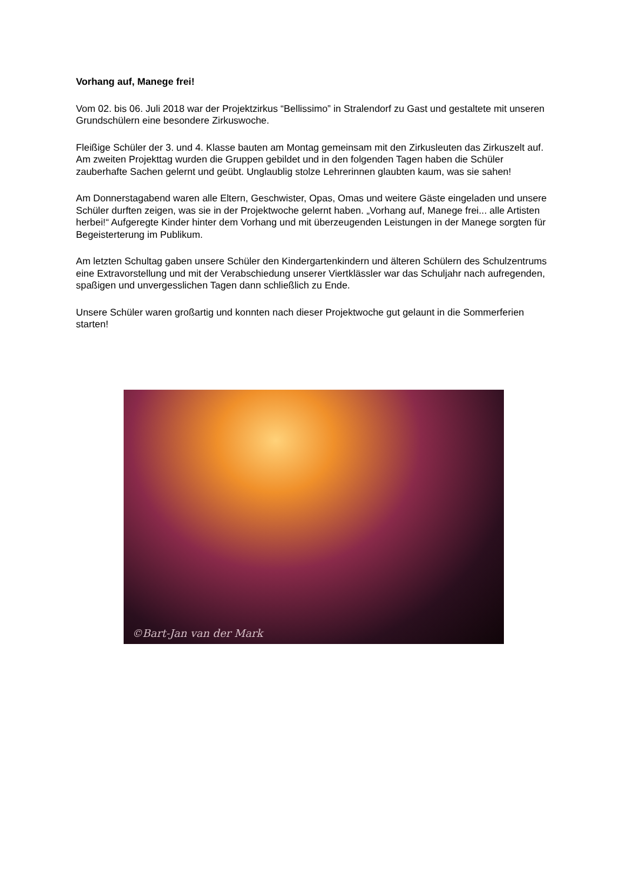Vorhang auf, Manege frei!
Vom 02. bis 06. Juli 2018 war der Projektzirkus “Bellissimo” in Stralendorf zu Gast und gestaltete mit unseren Grundschülern eine besondere Zirkuswoche.
Fleißige Schüler der 3. und 4. Klasse bauten am Montag gemeinsam mit den Zirkusleuten das Zirkuszelt auf. Am zweiten Projekttag wurden die Gruppen gebildet und in den folgenden Tagen haben die Schüler zauberhafte Sachen gelernt und geübt. Unglaublig stolze Lehrerinnen glaubten kaum, was sie sahen!
Am Donnerstagabend waren alle Eltern, Geschwister, Opas, Omas und weitere Gäste eingeladen und unsere Schüler durften zeigen, was sie in der Projektwoche gelernt haben. „Vorhang auf, Manege frei... alle Artisten herbei!“ Aufgeregte Kinder hinter dem Vorhang und mit überzeugenden Leistungen in der Manege sorgten für Begeisterterung im Publikum.
Am letzten Schultag gaben unsere Schüler den Kindergartenkindern und älteren Schülern des Schulzentrums eine Extravorstellung und mit der Verabschiedung unserer Viertklässler war das Schuljahr nach aufregenden, spaßigen und unvergesslichen Tagen dann schließlich zu Ende.
Unsere Schüler waren großartig und konnten nach dieser Projektwoche gut gelaunt in die Sommerferien starten!
©Bart-Jan van der Mark